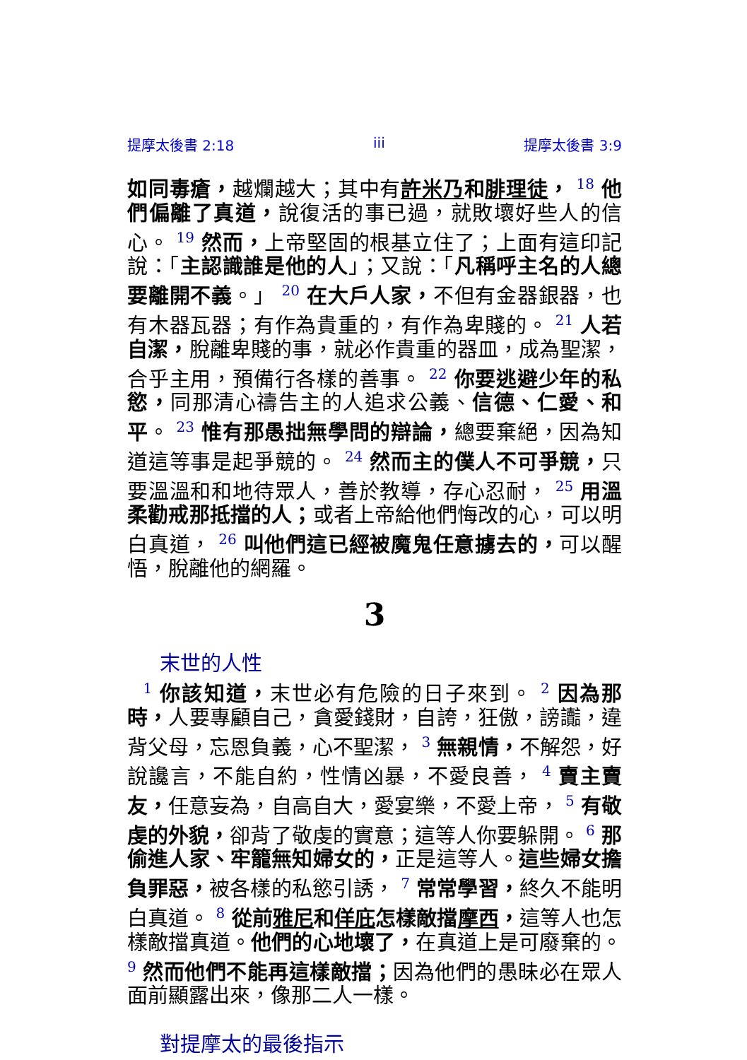提摩太後書 2:18 iii 提摩太後書 3:9
如同毒瘡，越爛越大；其中有許米乃和腓理徒， <sup>18</sup> 他們偏離了真道，說復活的事已過，就敗壞好些人的信心。 <sup>19</sup> 然而，上帝堅固的根基立住了；上面有這印記說：「主認識誰是他的人」；又說：「凡稱呼主名的人總要離開不義。」 <sup>20</sup> 在大戶人家，不但有金器銀器，也有木器瓦器；有作為貴重的，有作為卑賤的。 <sup>21</sup> 人若自潔，脫離卑賤的事，就必作貴重的器皿，成為聖潔，合乎主用，預備行各樣的善事。 <sup>22</sup> 你要逃避少年的私慾，同那清心禱告主的人追求公義、信德、仁愛、和平。 <sup>23</sup> 惟有那愚拙無學問的辯論，總要棄絕，因為知道這等事是起爭競的。 <sup>24</sup> 然而主的僕人不可爭競，只要溫溫和和地待眾人，善於教導，存心忍耐， <sup>25</sup> 用溫柔勸戒那抵擋的人；或者上帝給他們悔改的心，可以明白真道， <sup>26</sup> 叫他們這已經被魔鬼任意擄去的，可以醒悟，脫離他的網羅。
3
末世的人性
<sup>1</sup> 你該知道，末世必有危險的日子來到。 <sup>2</sup> 因為那時，人要專顧自己，貪愛錢財，自誇，狂傲，謗讟，違背父母，忘恩負義，心不聖潔， <sup>3</sup> 無親情，不解怨，好說讒言，不能自約，性情凶暴，不愛良善， <sup>4</sup> 賣主賣友，任意妄為，自高自大，愛宴樂，不愛上帝， <sup>5</sup> 有敬虔的外貌，卻背了敬虔的實意；這等人你要躲開。 <sup>6</sup> 那偷進人家、牢籠無知婦女的，正是這等人。這些婦女擔負罪惡，被各樣的私慾引誘， <sup>7</sup> 常常學習，終久不能明白真道。 <sup>8</sup> 從前雅尼和佯庇怎樣敵擋摩西，這等人也怎樣敵擋真道。他們的心地壞了，在真道上是可廢棄的。 <sup>9</sup> 然而他們不能再這樣敵擋；因為他們的愚昧必在眾人面前顯露出來，像那二人一樣。
對提摩太的最後指示